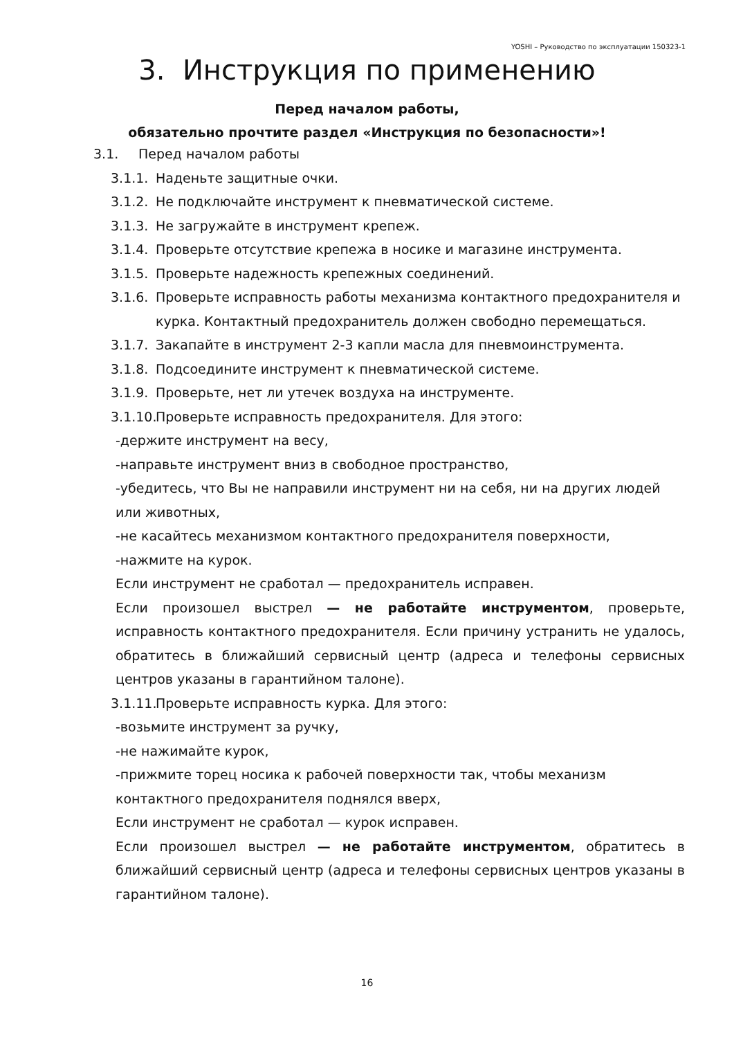YOSHI – Руководство по эксплуатации 150323-1
3. Инструкция по применению
Перед началом работы,
обязательно прочтите раздел «Инструкция по безопасности»!
3.1. Перед началом работы
3.1.1. Наденьте защитные очки.
3.1.2. Не подключайте инструмент к пневматической системе.
3.1.3. Не загружайте в инструмент крепеж.
3.1.4. Проверьте отсутствие крепежа в носике и магазине инструмента.
3.1.5. Проверьте надежность крепежных соединений.
3.1.6. Проверьте исправность работы механизма контактного предохранителя и курка. Контактный предохранитель должен свободно перемещаться.
3.1.7. Закапайте в инструмент 2-3 капли масла для пневмоинструмента.
3.1.8. Подсоедините инструмент к пневматической системе.
3.1.9. Проверьте, нет ли утечек воздуха на инструменте.
3.1.10. Проверьте исправность предохранителя. Для этого:
-держите инструмент на весу,
-направьте инструмент вниз в свободное пространство,
-убедитесь, что Вы не направили инструмент ни на себя, ни на других людей или животных,
-не касайтесь механизмом контактного предохранителя поверхности,
-нажмите на курок.
Если инструмент не сработал — предохранитель исправен.
Если произошел выстрел — не работайте инструментом, проверьте, исправность контактного предохранителя. Если причину устранить не удалось, обратитесь в ближайший сервисный центр (адреса и телефоны сервисных центров указаны в гарантийном талоне).
3.1.11. Проверьте исправность курка. Для этого:
-возьмите инструмент за ручку,
-не нажимайте курок,
-прижмите торец носика к рабочей поверхности так, чтобы механизм контактного предохранителя поднялся вверх,
Если инструмент не сработал — курок исправен.
Если произошел выстрел — не работайте инструментом, обратитесь в ближайший сервисный центр (адреса и телефоны сервисных центров указаны в гарантийном талоне).
16